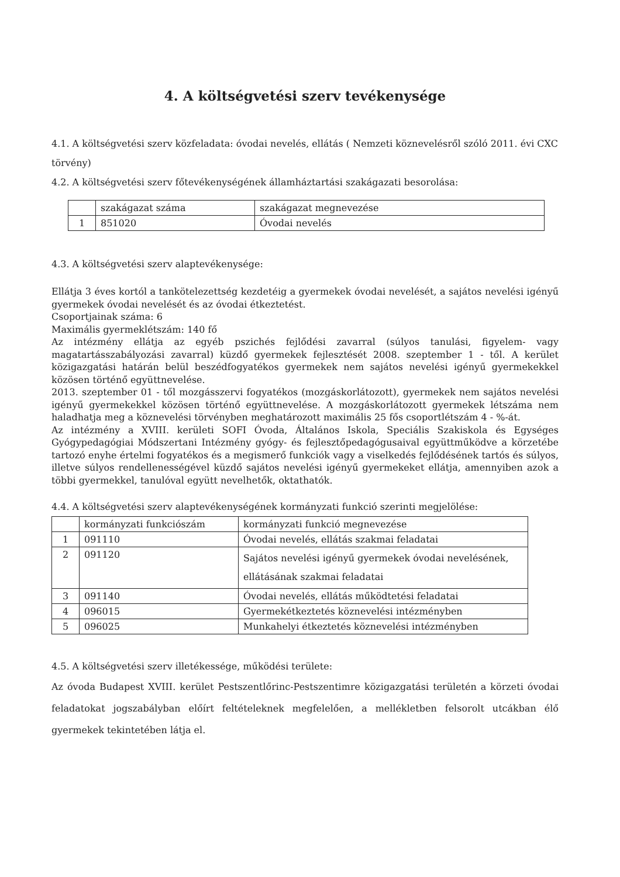4. A költségvetési szerv tevékenysége
4.1. A költségvetési szerv közfeladata: óvodai nevelés, ellátás ( Nemzeti köznevelésről szóló 2011. évi CXC törvény)
4.2. A költségvetési szerv főtevékenységének államháztartási szakágazati besorolása:
| | szakágazat száma | szakágazat megnevezése |
| 1 | 851020 | Óvodai nevelés |
4.3. A költségvetési szerv alaptevékenysége:
Ellátja 3 éves kortól a tankötelezettség kezdetéig a gyermekek óvodai nevelését, a sajátos nevelési igényű gyermekek óvodai nevelését és az óvodai étkeztetést.
Csoportjainak száma: 6
Maximális gyermeklétszám: 140 fő
Az intézmény ellátja az egyéb pszichés fejlődési zavarral (súlyos tanulási, figyelem- vagy magatartásszabályozási zavarral) küzdő gyermekek fejlesztését 2008. szeptember 1 - től. A kerület közigazgatási határán belül beszédfogyatékos gyermekek nem sajátos nevelési igényű gyermekekkel közösen történő együttnevelése.
2013. szeptember 01 - től mozgásszervi fogyatékos (mozgáskorlátozott), gyermekek nem sajátos nevelési igényű gyermekekkel közösen történő együttnevelése. A mozgáskorlátozott gyermekek létszáma nem haladhatja meg a köznevelési törvényben meghatározott maximális 25 fős csoportlétszám 4 - %-át.
Az intézmény a XVIII. kerületi SOFI Óvoda, Általános Iskola, Speciális Szakiskola és Egységes Gyógypedagógiai Módszertani Intézmény gyógy- és fejlesztőpedagógusaival együttműködve a körzetébe tartozó enyhe értelmi fogyatékos és a megismerő funkciók vagy a viselkedés fejlődésének tartós és súlyos, illetve súlyos rendellenességével küzdő sajátos nevelési igényű gyermekeket ellátja, amennyiben azok a többi gyermekkel, tanulóval együtt nevelhetők, oktathatók.
4.4. A költségvetési szerv alaptevékenységének kormányzati funkció szerinti megjelölése:
| | kormányzati funkciószám | kormányzati funkció megnevezése |
| 1 | 091110 | Óvodai nevelés, ellátás szakmai feladatai |
| 2 | 091120 | Sajátos nevelési igényű gyermekek óvodai nevelésének, ellátásának szakmai feladatai |
| 3 | 091140 | Óvodai nevelés, ellátás működtetési feladatai |
| 4 | 096015 | Gyermekétkeztetés köznevelési intézményben |
| 5 | 096025 | Munkahelyi étkeztetés köznevelési intézményben |
4.5. A költségvetési szerv illetékessége, működési területe:
Az óvoda Budapest XVIII. kerület Pestszentlőrinc-Pestszentimre közigazgatási területén a körzeti óvodai feladatokat jogszabályban előírt feltételeknek megfelelően, a mellékletben felsorolt utcákban élő gyermekek tekintetében látja el.